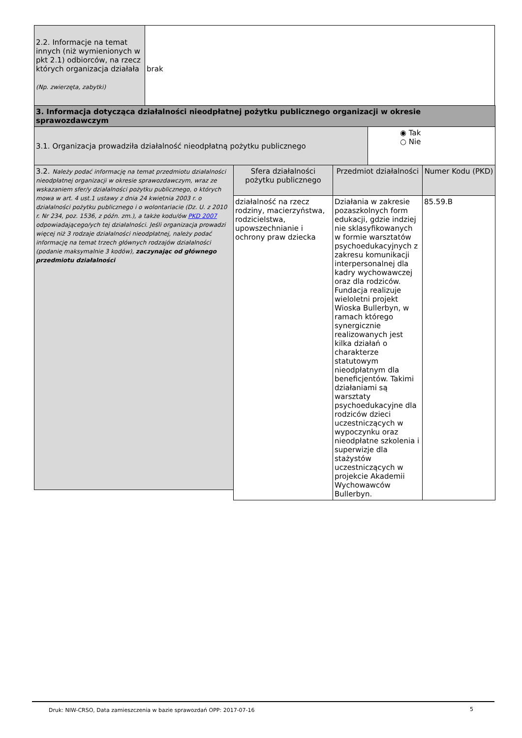| 2.2. Informacje na temat innych (niż wymienionych w pkt 2.1) odbiorców, na rzecz których organizacja działała (Np. zwierzęta, zabytki) | brak |
| 3. Informacja dotycząca działalności nieodpłatnej pożytku publicznego organizacji w okresie sprawozdawczym | |
| 3.1. Organizacja prowadziła działalność nieodpłatną pożytku publicznego | ◉ Tak ○ Nie |
| 3.2. Należy podać informację na temat przedmiotu działalności nieodpłatnej organizacji w okresie sprawozdawczym, wraz ze wskazaniem sfer/y działalności pożytku publicznego, o których mowa w art. 4 ust.1 ustawy z dnia 24 kwietnia 2003 r. o działalności pożytku publicznego i o wolontariacie (Dz. U. z 2010 r. Nr 234, poz. 1536, z późn. zm.), a także kodu/ów PKD 2007 odpowiadającego/ych tej działalności. Jeśli organizacja prowadzi więcej niż 3 rodzaje działalności nieodpłatnej, należy podać informację na temat trzech głównych rodzajów działalności (podanie maksymalnie 3 kodów), zaczynając od głównego przedmiotu działalności | Sfera działalności pożytku publicznego | Przedmiot działalności | Numer Kodu (PKD) |
| | działalność na rzecz rodziny, macierzyństwa, rodzicielstwa, upowszechnianie i ochrony praw dziecka | Działania w zakresie pozaszkolnych form edukacji, gdzie indziej nie sklasyfikowanych w formie warsztatów psychoedukacyjnych z zakresu komunikacji interpersonalnej dla kadry wychowawczej oraz dla rodziców. Fundacja realizuje wieloletni projekt Wioska Bullerbyn, w ramach którego synergicznie realizowanych jest kilka działań o charakterze statutowym nieodpłatnym dla beneficjentów. Takimi działaniami są warsztaty psychoedukacyjne dla rodziców dzieci uczestniczących w wypoczynku oraz nieodpłatne szkolenia i superwizje dla stażystów uczestniczących w projekcie Akademii Wychowawców Bullerbyn. | 85.59.B |
Druk: NIW-CRSO, Data zamieszczenia w bazie sprawozdań OPP: 2017-07-16
5